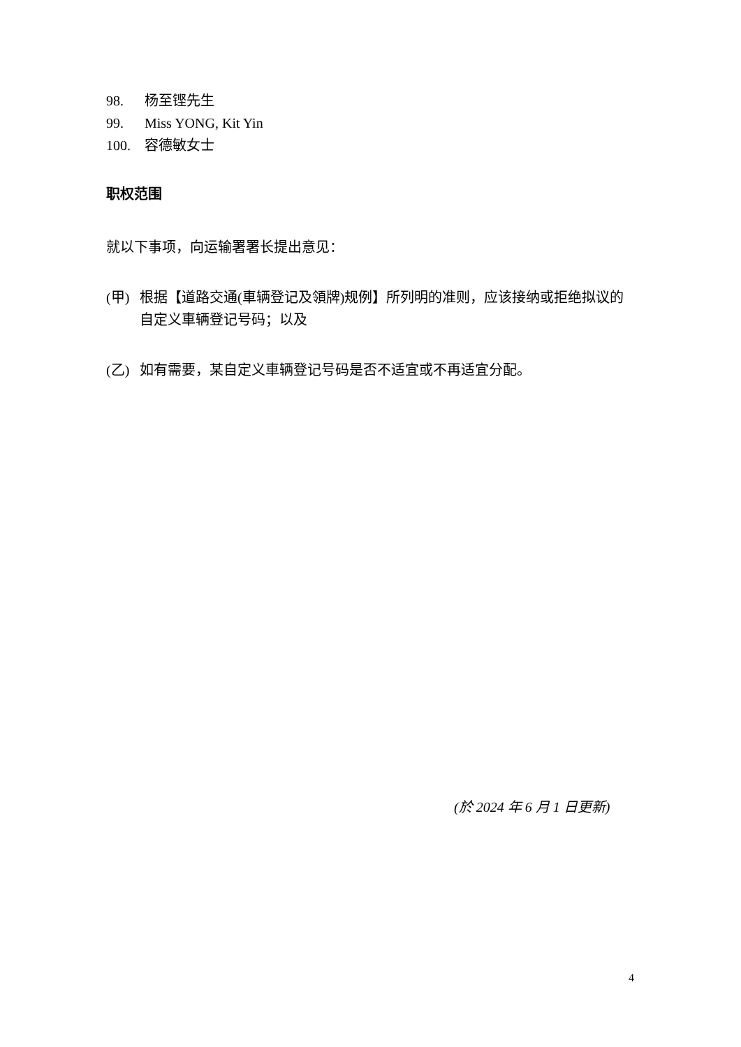98. 杨至铿先生
99. Miss YONG, Kit Yin
100. 容德敏女士
职权范围
就以下事项，向运输署署长提出意见：
(甲) 根据【道路交通(車辆登记及領牌)规例】所列明的准则，应该接纳或拒绝拟议的自定义車辆登记号码；以及
(乙) 如有需要，某自定义車辆登记号码是否不适宜或不再适宜分配。
(於 2024 年 6 月 1 日更新)
4